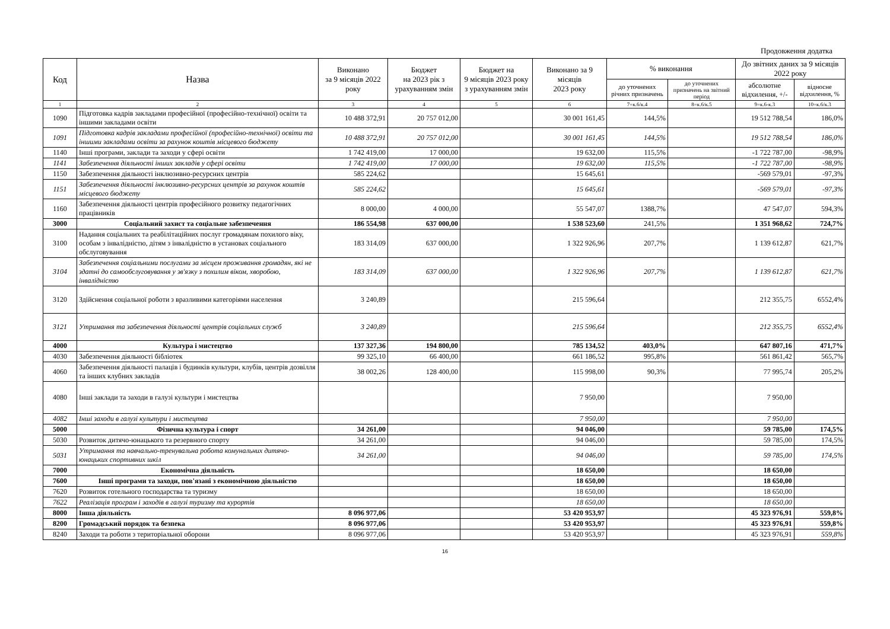Продовження додатка
| Код | Назва | Виконано за 9 місяців 2022 року | Бюджет на 2023 рік з урахуванням змін | Бюджет на 9 місяців 2023 року з урахуванням змін | Виконано за 9 місяців 2023 року | % виконання | | До звітних даних за 9 місяців 2022 року | |
| --- | --- | --- | --- | --- | --- | --- | --- | --- | --- |
| | | | | | | до уточнених річних призначень | до уточнених призначень на звітний період | абсолютне відхилення, +/- | відносне відхилення, % |
| 1 | 2 | 3 | 4 | 5 | 6 | 7=к.6/к.4 | 8=к.6/к.5 | 9=к.6-к.3 | 10=к.6/к.3 |
| 1090 | Підготовка кадрів закладами професійної (професійно-технічної) освіти та іншими закладами освіти | 10 488 372,91 | 20 757 012,00 | | 30 001 161,45 | 144,5% | | 19 512 788,54 | 186,0% |
| 1091 | Підготовка кадрів закладами професійної (професійно-технічної) освіти та іншими закладами освіти за рахунок коштів місцевого бюджету | 10 488 372,91 | 20 757 012,00 | | 30 001 161,45 | 144,5% | | 19 512 788,54 | 186,0% |
| 1140 | Інші програми, заклади та заходи у сфері освіти | 1 742 419,00 | 17 000,00 | | 19 632,00 | 115,5% | | -1 722 787,00 | -98,9% |
| 1141 | Забезпечення діяльності інших закладів у сфері освіти | 1 742 419,00 | 17 000,00 | | 19 632,00 | 115,5% | | -1 722 787,00 | -98,9% |
| 1150 | Забезпечення діяльності інклюзивно-ресурсних центрів | 585 224,62 | | | 15 645,61 | | | -569 579,01 | -97,3% |
| 1151 | Забезпечення діяльності інклюзивно-ресурсних центрів за рахунок коштів місцевого бюджету | 585 224,62 | | | 15 645,61 | | | -569 579,01 | -97,3% |
| 1160 | Забезпечення діяльності центрів професійного розвитку педагогічних працівників | 8 000,00 | 4 000,00 | | 55 547,07 | 1388,7% | | 47 547,07 | 594,3% |
| 3000 | Соціальний захист та соціальне забезпечення | 186 554,98 | 637 000,00 | | 1 538 523,60 | 241,5% | | 1 351 968,62 | 724,7% |
| 3100 | Надання соціальних та реабілітаційних послуг громадянам похилого віку, особам з інвалідністю, дітям з інвалідністю в установах соціального обслуговування | 183 314,09 | 637 000,00 | | 1 322 926,96 | 207,7% | | 1 139 612,87 | 621,7% |
| 3104 | Забезпечення соціальними послугами за місцем проживання громадян, які не здатні до самообслуговування у зв'язку з похилим віком, хворобою, інвалідністю | 183 314,09 | 637 000,00 | | 1 322 926,96 | 207,7% | | 1 139 612,87 | 621,7% |
| 3120 | Здійснення соціальної роботи з вразливими категоріями населення | 3 240,89 | | | 215 596,64 | | | 212 355,75 | 6552,4% |
| 3121 | Утримання та забезпечення діяльності центрів соціальних служб | 3 240,89 | | | 215 596,64 | | | 212 355,75 | 6552,4% |
| 4000 | Культура і мистецтво | 137 327,36 | 194 800,00 | | 785 134,52 | 403,0% | | 647 807,16 | 471,7% |
| 4030 | Забезпечення діяльності бібліотек | 99 325,10 | 66 400,00 | | 661 186,52 | 995,8% | | 561 861,42 | 565,7% |
| 4060 | Забезпечення діяльності палаців і будинків культури, клубів, центрів дозвілля та інших клубних закладів | 38 002,26 | 128 400,00 | | 115 998,00 | 90,3% | | 77 995,74 | 205,2% |
| 4080 | Інші заклади та заходи в галузі культури і мистецтва | | | | 7 950,00 | | | 7 950,00 | |
| 4082 | Інші заходи в галузі культури і мистецтва | | | | 7 950,00 | | | 7 950,00 | |
| 5000 | Фізична культура і спорт | 34 261,00 | | | 94 046,00 | | | 59 785,00 | 174,5% |
| 5030 | Розвиток дитячо-юнацького та резервного спорту | 34 261,00 | | | 94 046,00 | | | 59 785,00 | 174,5% |
| 5031 | Утримання та навчально-тренувальна робота комунальних дитячо-юнацьких спортивних шкіл | 34 261,00 | | | 94 046,00 | | | 59 785,00 | 174,5% |
| 7000 | Економічна діяльність | | | | 18 650,00 | | | 18 650,00 | |
| 7600 | Інші програми та заходи, пов'язані з економічною діяльністю | | | | 18 650,00 | | | 18 650,00 | |
| 7620 | Розвиток готельного господарства та туризму | | | | 18 650,00 | | | 18 650,00 | |
| 7622 | Реалізація програм і заходів в галузі туризму та курортів | | | | 18 650,00 | | | 18 650,00 | |
| 8000 | Інша діяльність | 8 096 977,06 | | | 53 420 953,97 | | | 45 323 976,91 | 559,8% |
| 8200 | Громадський порядок та безпека | 8 096 977,06 | | | 53 420 953,97 | | | 45 323 976,91 | 559,8% |
| 8240 | Заходи та роботи з територіальної оборони | 8 096 977,06 | | | 53 420 953,97 | | | 45 323 976,91 | 559,8% |
16